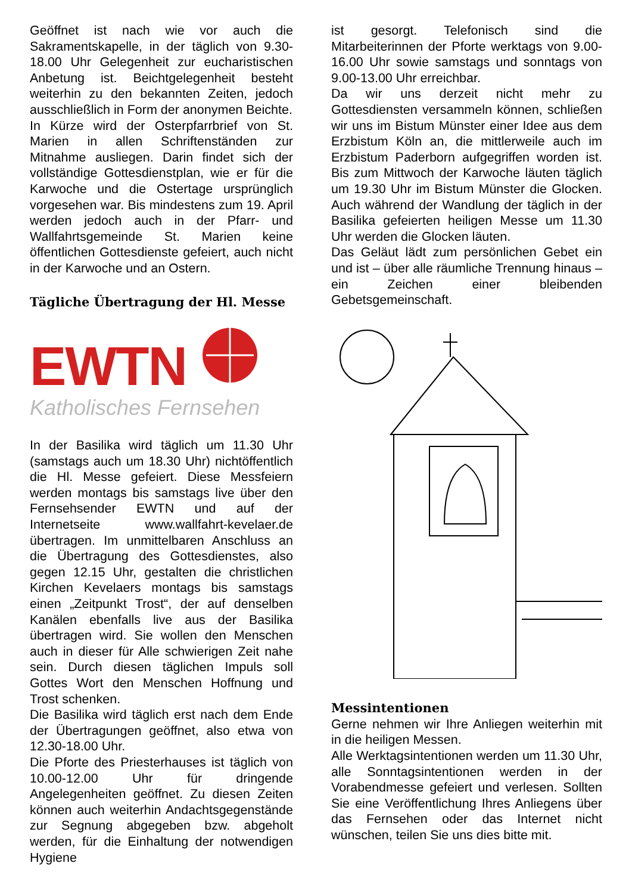Geöffnet ist nach wie vor auch die Sakramentskapelle, in der täglich von 9.30-18.00 Uhr Gelegenheit zur eucharistischen Anbetung ist. Beichtgelegenheit besteht weiterhin zu den bekannten Zeiten, jedoch ausschließlich in Form der anonymen Beichte.
In Kürze wird der Osterpfarrbrief von St. Marien in allen Schriftenständen zur Mitnahme ausliegen. Darin findet sich der vollständige Gottesdienstplan, wie er für die Karwoche und die Ostertage ursprünglich vorgesehen war. Bis mindestens zum 19. April werden jedoch auch in der Pfarr- und Wallfahrtsgemeinde St. Marien keine öffentlichen Gottesdienste gefeiert, auch nicht in der Karwoche und an Ostern.
Tägliche Übertragung der Hl. Messe
EWTN
Katholisches Fernsehen
In der Basilika wird täglich um 11.30 Uhr (samstags auch um 18.30 Uhr) nichtöffentlich die Hl. Messe gefeiert. Diese Messfeiern werden montags bis samstags live über den Fernsehsender EWTN und auf der Internetseite www.wallfahrt-kevelaer.de übertragen. Im unmittelbaren Anschluss an die Übertragung des Gottesdienstes, also gegen 12.15 Uhr, gestalten die christlichen Kirchen Kevelaers montags bis samstags einen „Zeitpunkt Trost“, der auf denselben Kanälen ebenfalls live aus der Basilika übertragen wird. Sie wollen den Menschen auch in dieser für Alle schwierigen Zeit nahe sein. Durch diesen täglichen Impuls soll Gottes Wort den Menschen Hoffnung und Trost schenken.
Die Basilika wird täglich erst nach dem Ende der Übertragungen geöffnet, also etwa von 12.30-18.00 Uhr.
Die Pforte des Priesterhauses ist täglich von 10.00-12.00 Uhr für dringende Angelegenheiten geöffnet. Zu diesen Zeiten können auch weiterhin Andachtsgegenstände zur Segnung abgegeben bzw. abgeholt werden, für die Einhaltung der notwendigen Hygiene
ist gesorgt. Telefonisch sind die Mitarbeiterinnen der Pforte werktags von 9.00-16.00 Uhr sowie samstags und sonntags von 9.00-13.00 Uhr erreichbar.
Da wir uns derzeit nicht mehr zu Gottesdiensten versammeln können, schließen wir uns im Bistum Münster einer Idee aus dem Erzbistum Köln an, die mittlerweile auch im Erzbistum Paderborn aufgegriffen worden ist. Bis zum Mittwoch der Karwoche läuten täglich um 19.30 Uhr im Bistum Münster die Glocken. Auch während der Wandlung der täglich in der Basilika gefeierten heiligen Messe um 11.30 Uhr werden die Glocken läuten.
Das Geläut lädt zum persönlichen Gebet ein und ist – über alle räumliche Trennung hinaus – ein Zeichen einer bleibenden Gebetsgemeinschaft.
Messintentionen
Gerne nehmen wir Ihre Anliegen weiterhin mit in die heiligen Messen.
Alle Werktagsintentionen werden um 11.30 Uhr, alle Sonntagsintentionen werden in der Vorabendmesse gefeiert und verlesen. Sollten Sie eine Veröffentlichung Ihres Anliegens über das Fernsehen oder das Internet nicht wünschen, teilen Sie uns dies bitte mit.